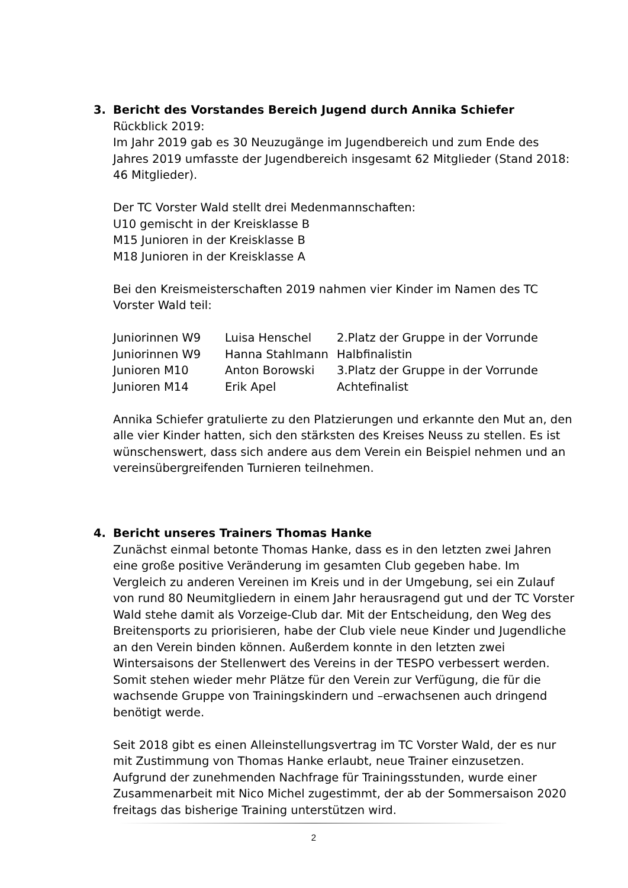3. Bericht des Vorstandes Bereich Jugend durch Annika Schiefer
Rückblick 2019:
Im Jahr 2019 gab es 30 Neuzugänge im Jugendbereich und zum Ende des Jahres 2019 umfasste der Jugendbereich insgesamt 62 Mitglieder (Stand 2018: 46 Mitglieder).
Der TC Vorster Wald stellt drei Medenmannschaften:
U10 gemischt in der Kreisklasse B
M15 Junioren in der Kreisklasse B
M18 Junioren in der Kreisklasse A
Bei den Kreismeisterschaften 2019 nahmen vier Kinder im Namen des TC Vorster Wald teil:
| Juniorinnen W9 | Luisa Henschel | 2.Platz der Gruppe in der Vorrunde |
| Juniorinnen W9 | Hanna Stahlmann | Halbfinalistin |
| Junioren M10 | Anton Borowski | 3.Platz der Gruppe in der Vorrunde |
| Junioren M14 | Erik Apel | Achtefinalist |
Annika Schiefer gratulierte zu den Platzierungen und erkannte den Mut an, den alle vier Kinder hatten, sich den stärksten des Kreises Neuss zu stellen. Es ist wünschenswert, dass sich andere aus dem Verein ein Beispiel nehmen und an vereinsübergreifenden Turnieren teilnehmen.
4. Bericht unseres Trainers Thomas Hanke
Zunächst einmal betonte Thomas Hanke, dass es in den letzten zwei Jahren eine große positive Veränderung im gesamten Club gegeben habe. Im Vergleich zu anderen Vereinen im Kreis und in der Umgebung, sei ein Zulauf von rund 80 Neumitgliedern in einem Jahr herausragend gut und der TC Vorster Wald stehe damit als Vorzeige-Club dar. Mit der Entscheidung, den Weg des Breitensports zu priorisieren, habe der Club viele neue Kinder und Jugendliche an den Verein binden können. Außerdem konnte in den letzten zwei Wintersaisons der Stellenwert des Vereins in der TESPO verbessert werden. Somit stehen wieder mehr Plätze für den Verein zur Verfügung, die für die wachsende Gruppe von Trainingskindern und –erwachsenen auch dringend benötigt werde.
Seit 2018 gibt es einen Alleinstellungsvertrag im TC Vorster Wald, der es nur mit Zustimmung von Thomas Hanke erlaubt, neue Trainer einzusetzen. Aufgrund der zunehmenden Nachfrage für Trainingsstunden, wurde einer Zusammenarbeit mit Nico Michel zugestimmt, der ab der Sommersaison 2020 freitags das bisherige Training unterstützen wird.
2